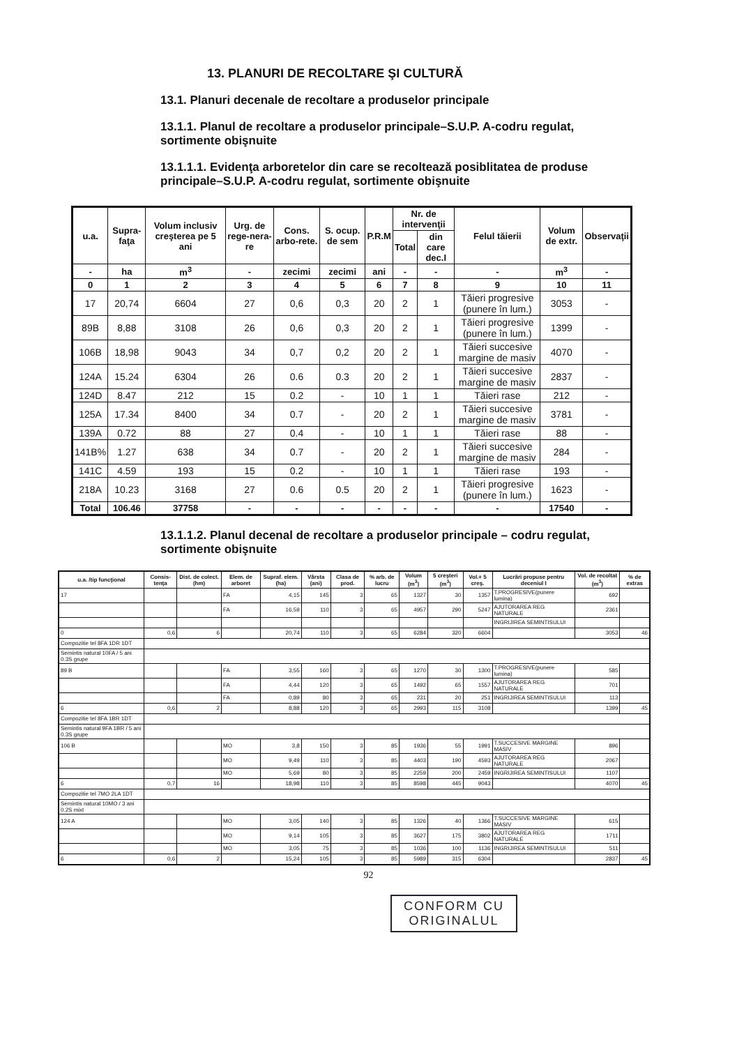13. PLANURI DE RECOLTARE ŞI CULTURĂ
13.1. Planuri decenale de recoltare a produselor principale
13.1.1. Planul de recoltare a produselor principale–S.U.P. A-codru regulat, sortimente obişnuite
13.1.1.1. Evidenţa arboretelor din care se recoltează posiblitatea de produse principale–S.U.P. A-codru regulat, sortimente obişnuite
| u.a. | Supra-faţa | Volum inclusiv creşterea pe 5 ani | Urg. de rege-nera-re | Cons. arbo-rete. | S. ocup. de sem | P.R.M | Nr. de intervenţii | | Felul tăierii | Volum de extr. | Observaţii |
| --- | --- | --- | --- | --- | --- | --- | --- | --- | --- | --- | --- |
| | | | | | | | Total | din care dec.I | | | |
| - | ha | m<sup>3</sup> | - | zecimi | zecimi | ani | - | - | - | m<sup>3</sup> | - |
| 0 | 1 | 2 | 3 | 4 | 5 | 6 | 7 | 8 | 9 | 10 | 11 |
| 17 | 20,74 | 6604 | 27 | 0,6 | 0,3 | 20 | 2 | 1 | Tăieri progresive (punere în lum.) | 3053 | - |
| 89B | 8,88 | 3108 | 26 | 0,6 | 0,3 | 20 | 2 | 1 | Tăieri progresive (punere în lum.) | 1399 | - |
| 106B | 18,98 | 9043 | 34 | 0,7 | 0,2 | 20 | 2 | 1 | Tăieri succesive margine de masiv | 4070 | - |
| 124A | 15.24 | 6304 | 26 | 0.6 | 0.3 | 20 | 2 | 1 | Tăieri succesive margine de masiv | 2837 | - |
| 124D | 8.47 | 212 | 15 | 0.2 | - | 10 | 1 | 1 | Tăieri rase | 212 | - |
| 125A | 17.34 | 8400 | 34 | 0.7 | - | 20 | 2 | 1 | Tăieri succesive margine de masiv | 3781 | - |
| 139A | 0.72 | 88 | 27 | 0.4 | - | 10 | 1 | 1 | Tăieri rase | 88 | - |
| 141B% | 1.27 | 638 | 34 | 0.7 | - | 20 | 2 | 1 | Tăieri succesive margine de masiv | 284 | - |
| 141C | 4.59 | 193 | 15 | 0.2 | - | 10 | 1 | 1 | Tăieri rase | 193 | - |
| 218A | 10.23 | 3168 | 27 | 0.6 | 0.5 | 20 | 2 | 1 | Tăieri progresive (punere în lum.) | 1623 | - |
| Total | 106.46 | 37758 | - | - | - | - | - | - | - | 17540 | - |
13.1.1.2. Planul decenal de recoltare a produselor principale – codru regulat, sortimente obişnuite
| u.a. /tip funcţional | Consis-tenţa | Dist. de colect. (hm) | Elem. de arboret | Supraf. elem. (ha) | Vârsta (ani) | Clasa de prod. | % arb. de lucru | Volum (m<sup>3</sup>) | 5 creşteri (m<sup>3</sup>) | Vol.+ 5 creş. | Lucrări propuse pentru deceniul I | Vol. de recoltat (m<sup>3</sup>) | % de extras |
| --- | --- | --- | --- | --- | --- | --- | --- | --- | --- | --- | --- | --- | --- |
| 17 | | | FA | 4,15 | 145 | 3 | 65 | 1327 | 30 | 1357 | T.PROGRESIVE(punere lumina) | 692 | |
| | | | FA | 16,59 | 110 | 3 | 65 | 4957 | 290 | 5247 | AJUTORAREA REG NATURALE | 2361 | |
| | | | | | | | | | | | INGRIJIREA SEMINTISULUI | | |
| 0 | 0,6 | 6 | | 20,74 | 110 | 3 | 65 | 6284 | 320 | 6604 | | 3053 | 46 |
| Compozitie tel 8FA 1DR 1DT | | | | | | | | | | | | | |
| Semintis natural 10FA / 5 ani 0.3S grupe | | | | | | | | | | | | | |
| 89 B | | | FA | 3,55 | 160 | 3 | 65 | 1270 | 30 | 1300 | T.PROGRESIVE(punere lumina) | 585 | |
| | | | FA | 4,44 | 120 | 3 | 65 | 1492 | 65 | 1557 | AJUTORAREA REG NATURALE | 701 | |
| | | | FA | 0,89 | 80 | 3 | 65 | 231 | 20 | 251 | INGRIJIREA SEMINTISULUI | 113 | |
| 6 | 0,6 | 2 | | 8,88 | 120 | 3 | 65 | 2993 | 115 | 3108 | | 1399 | 45 |
| Compozitie tel 8FA 1BR 1DT | | | | | | | | | | | | | |
| Semintis natural 9FA 1BR / 5 ani 0.3S grupe | | | | | | | | | | | | | |
| 106 B | | | MO | 3,8 | 150 | 3 | 85 | 1936 | 55 | 1991 | T.SUCCESIVE MARGINE MASIV | 896 | |
| | | | MO | 9,49 | 110 | 3 | 85 | 4403 | 190 | 4593 | AJUTORAREA REG NATURALE | 2067 | |
| | | | MO | 5,69 | 80 | 3 | 85 | 2259 | 200 | 2459 | INGRIJIREA SEMINTISULUI | 1107 | |
| 6 | 0,7 | 16 | | 18,98 | 110 | 3 | 85 | 8598 | 445 | 9043 | | 4070 | 45 |
| Compozitie tel 7MO 2LA 1DT | | | | | | | | | | | | | |
| Semintis natural 10MO / 3 ani 0.2S mixt | | | | | | | | | | | | | |
| 124 A | | | MO | 3,05 | 140 | 3 | 85 | 1326 | 40 | 1366 | T.SUCCESIVE MARGINE MASIV | 615 | |
| | | | MO | 9,14 | 105 | 3 | 85 | 3627 | 175 | 3802 | AJUTORAREA REG NATURALE | 1711 | |
| | | | MO | 3,05 | 75 | 3 | 85 | 1036 | 100 | 1136 | INGRIJIREA SEMINTISULUI | 511 | |
| 6 | 0,6 | 2 | | 15,24 | 105 | 3 | 85 | 5989 | 315 | 6304 | | 2837 | 45 |
92
CONFORM CU ORIGINALUL